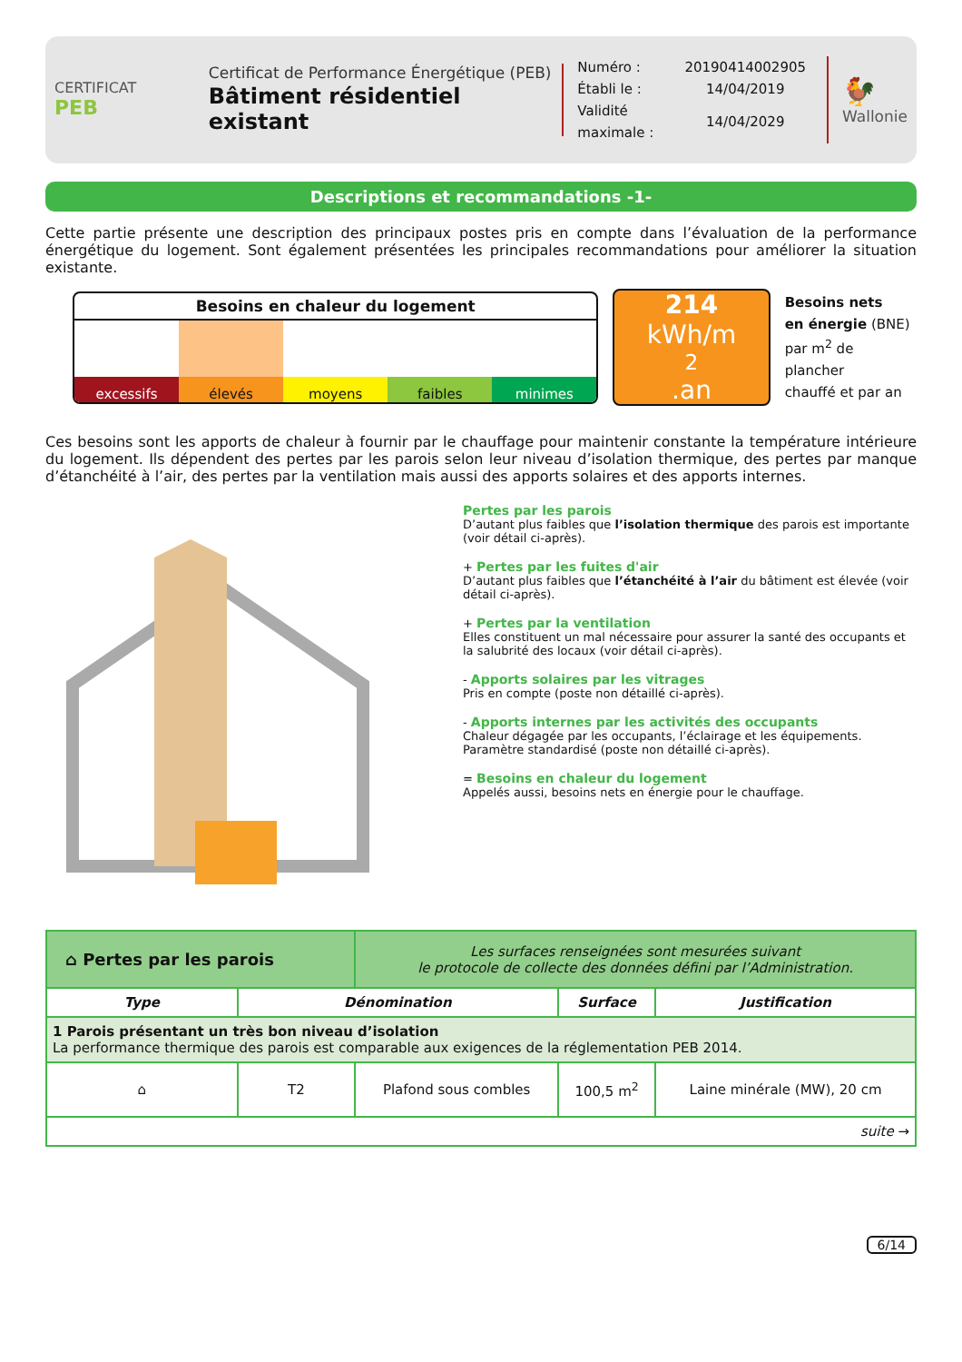CERTIFICAT
PEB
Certificat de Performance Énergétique (PEB)
Bâtiment résidentiel existant
| Numéro : | 20190414002905 |
| Établi le : | 14/04/2019 |
| Validité maximale : | 14/04/2029 |
🐓
Wallonie
Descriptions et recommandations -1-
Cette partie présente une description des principaux postes pris en compte dans l’évaluation de la performance énergétique du logement. Sont également présentées les principales recommandations pour améliorer la situation existante.
Besoins en chaleur du logement
excessifs élevés moyens faibles minimes
214
kWh/m<sup>2</sup>.an
Besoins nets
en énergie (BNE)
par m<sup>2</sup> de plancher
chauffé et par an
Ces besoins sont les apports de chaleur à fournir par le chauffage pour maintenir constante la température intérieure du logement. Ils dépendent des pertes par les parois selon leur niveau d’isolation thermique, des pertes par manque d’étanchéité à l’air, des pertes par la ventilation mais aussi des apports solaires et des apports internes.
Pertes par les parois
D’autant plus faibles que l’isolation thermique des parois est importante (voir détail ci-après).
+ Pertes par les fuites d'air
D’autant plus faibles que l’étanchéité à l’air du bâtiment est élevée (voir détail ci-après).
+ Pertes par la ventilation
Elles constituent un mal nécessaire pour assurer la santé des occupants et la salubrité des locaux (voir détail ci-après).
- Apports solaires par les vitrages
Pris en compte (poste non détaillé ci-après).
- Apports internes par les activités des occupants
Chaleur dégagée par les occupants, l’éclairage et les équipements. Paramètre standardisé (poste non détaillé ci-après).
= Besoins en chaleur du logement
Appelés aussi, besoins nets en énergie pour le chauffage.
| ⌂ Pertes par les parois | | Les surfaces renseignées sont mesurées suivant le protocole de collecte des données défini par l’Administration. | | |
| Type | Dénomination | | Surface | Justification |
| 1 Parois présentant un très bon niveau d’isolation La performance thermique des parois est comparable aux exigences de la réglementation PEB 2014. | | | | |
| ⌂ | T2 | Plafond sous combles | 100,5 m<sup>2</sup> | Laine minérale (MW), 20 cm |
| suite → | | | | |
6/14